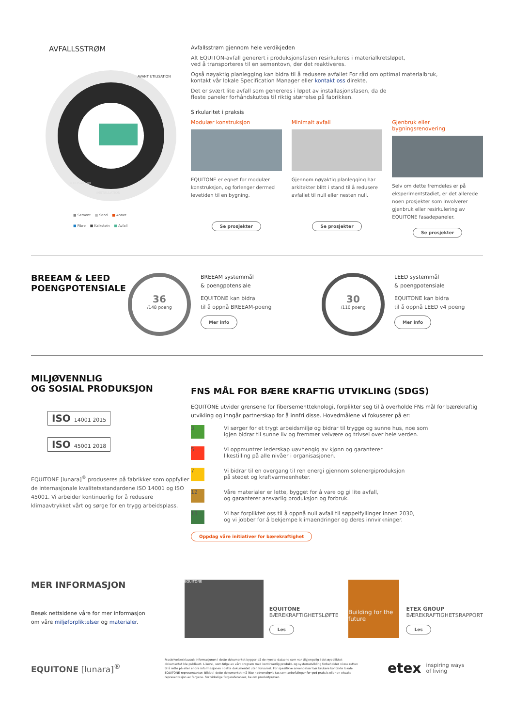AVFALLSSTRØM
AVANT UTILISATION
UTILISATION
INSTALLATION
■ Sement ■ Sand ■ Annet
■ Fibre ■ Kalkstein ■ Avfall
Avfallsstrøm gjennom hele verdikjeden
Alt EQUITON-avfall generert i produksjonsfasen resirkuleres i materialkretsløpet,
ved å transporteres til en sementovn, der det reaktiveres.
Også nøyaktig planlegging kan bidra til å redusere avfallet For råd om optimal materialbruk,
kontakt vår lokale Specification Manager eller kontakt oss direkte.
Det er svært lite avfall som genereres i løpet av installasjonsfasen, da de
fleste paneler forhåndskuttes til riktig størrelse på fabrikken.
Sirkularitet i praksis
Modulær konstruksjon
EQUITONE er egnet for modulær konstruksjon, og forlenger dermed levetiden til en bygning.
Se prosjekter
Minimalt avfall
Gjennom nøyaktig planlegging har arkitekter blitt i stand til å redusere avfallet til null eller nesten null.
Se prosjekter
Gjenbruk eller bygningsrenovering
Selv om dette fremdeles er på eksperimentstadiet, er det allerede noen prosjekter som involverer gjenbruk eller resirkulering av EQUITONE fasadepaneler.
Se prosjekter
BREEAM & LEED POENGPOTENSIALE
36
/148 poeng
BREEAM systemmål
& poengpotensiale
EQUITONE kan bidra
til å oppnå BREEAM-poeng
Mer info
30
/110 poeng
LEED systemmål
& poengpotensiale
EQUITONE kan bidra
til å oppnå LEED v4 poeng
Mer info
MILJØVENNLIG
OG SOSIAL PRODUKSJON
ISO 14001 2015
ISO 45001 2018
EQUITONE [lunara]<sup>®</sup> produseres på fabrikker som oppfyller de internasjonale kvalitetsstandardene ISO 14001 og ISO 45001. Vi arbeider kontinuerlig for å redusere klimaavtrykket vårt og sørge for en trygg arbeidsplass.
FNS MÅL FOR BÆRE KRAFTIG UTVIKLING (SDGS)
EQUITONE utvider grensene for fibersementteknologi, forplikter seg til å overholde FNs mål for bærekraftig utvikling og inngår partnerskap for å innfri disse. Hovedmålene vi fokuserer på er:
3
Vi sørger for et trygt arbeidsmiljø og bidrar til trygge og sunne hus, noe som
igjen bidrar til sunne liv og fremmer velvære og trivsel over hele verden.
5
Vi oppmuntrer lederskap uavhengig av kjønn og garanterer
likestilling på alle nivåer i organisasjonen.
7
Vi bidrar til en overgang til ren energi gjennom solenergiproduksjon
på stedet og kraftvarmeenheter.
12
Våre materialer er lette, bygget for å vare og gi lite avfall,
og garanterer ansvarlig produksjon og forbruk.
13
Vi har forpliktet oss til å oppnå null avfall til søppelfyllinger innen 2030,
og vi jobber for å bekjempe klimaendringer og deres innvirkninger.
Oppdag våre initiativer for bærekraftighet
MER INFORMASJON
Besøk nettsidene våre for mer informasjon
om våre miljøforpliktelser og materialer.
EQUITONE
EQUITONE
BÆREKRAFTIGHETSLØFTE
Les
Building for the future
ETEX GROUP
BÆREKRAFTIGHETSRAPPORT
Les
EQUITONE [lunara]<sup>®</sup>
Fraskrivelsesklausul: Informasjonen i dette dokumentet bygger på de nyeste dataene som var tilgjengelig i det øyeblikket dokumentet ble publisert. Likevel, som følge av vårt program med kontinuerlig produkt- og systemutvikling forbeholder vi oss retten til å rette på eller endre informasjonen i dette dokumentet uten forvarsel. For spesifikke anvendelser bør brukere kontakte lokale EQUITONE-representanter. Bildet i dette dokumentet må ikke nødvendigvis tas som anbefalinger for god praksis eller en eksakt representasjon av fargene. For virkelige fargereferanser, be om produktprøver.
etex
inspiring ways
of living